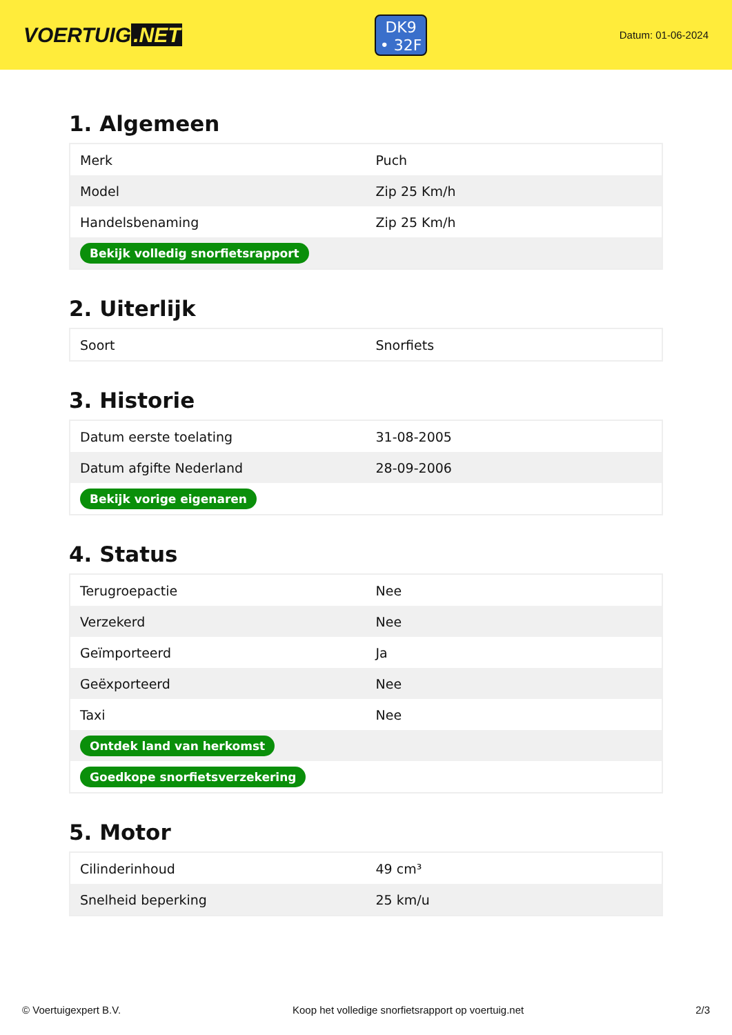VOERTUIG.NET
DK9
• 32F
Datum: 01-06-2024
1. Algemeen
| Merk | Puch |
| Model | Zip 25 Km/h |
| Handelsbenaming | Zip 25 Km/h |
| Bekijk volledig snorfietsrapport | |
2. Uiterlijk
| Soort | Snorfiets |
3. Historie
| Datum eerste toelating | 31-08-2005 |
| Datum afgifte Nederland | 28-09-2006 |
| Bekijk vorige eigenaren | |
4. Status
| Terugroepactie | Nee |
| Verzekerd | Nee |
| Geïmporteerd | Ja |
| Geëxporteerd | Nee |
| Taxi | Nee |
| Ontdek land van herkomst | |
| Goedkope snorfietsverzekering | |
5. Motor
| Cilinderinhoud | 49 cm³ |
| Snelheid beperking | 25 km/u |
© Voertuigexpert B.V. Koop het volledige snorfietsrapport op voertuig.net 2/3